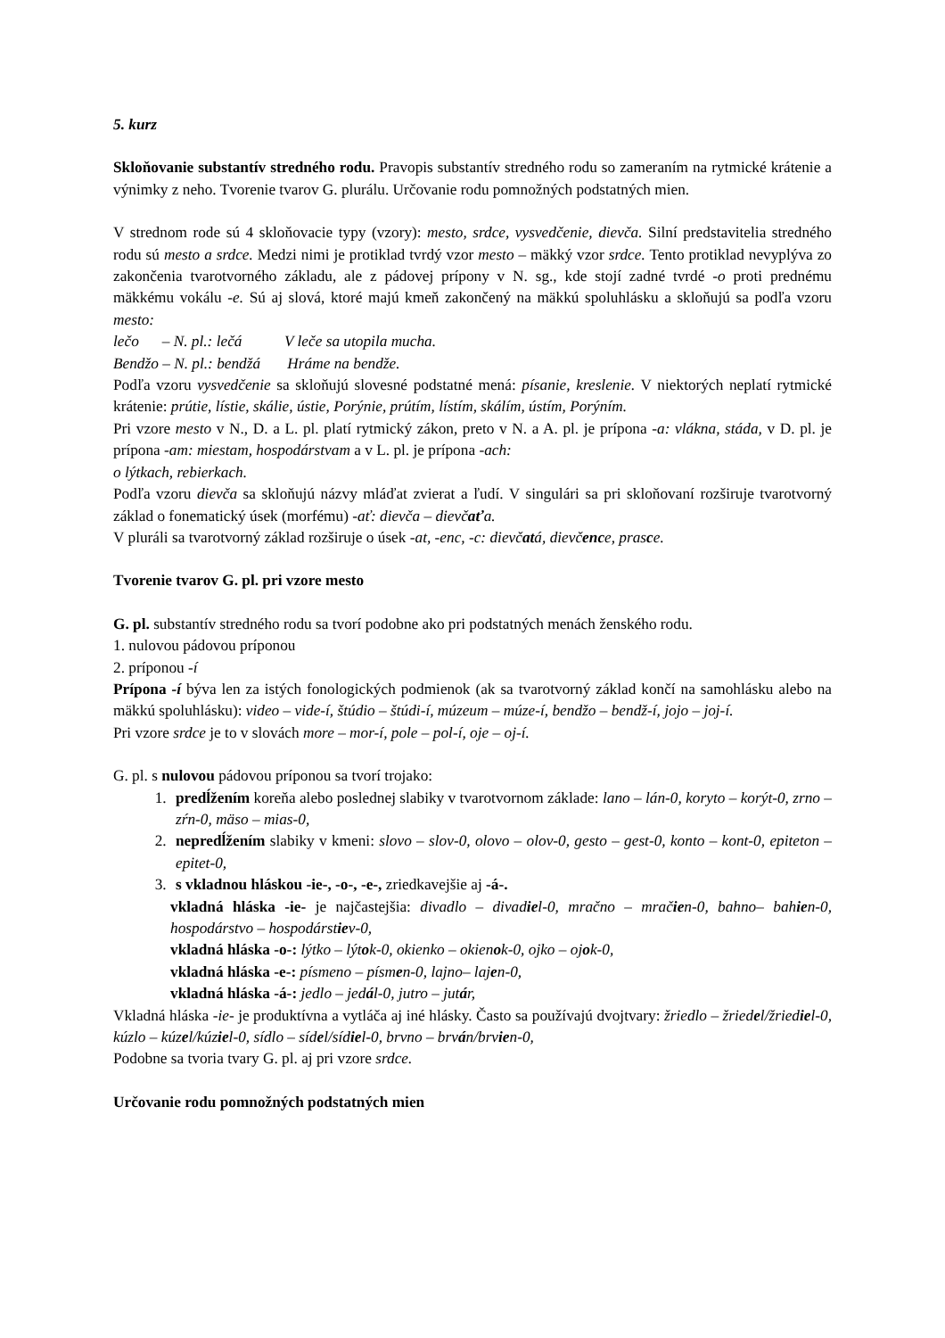5. kurz
Skloňovanie substantív stredného rodu. Pravopis substantív stredného rodu so zameraním na rytmické krátenie a výnimky z neho. Tvorenie tvarov G. plurálu. Určovanie rodu pomnožných podstatných mien.
V strednom rode sú 4 skloňovacie typy (vzory): mesto, srdce, vysvedčenie, dievča. Silní predstavitelia stredného rodu sú mesto a srdce. Medzi nimi je protiklad tvrdý vzor mesto – mäkký vzor srdce. Tento protiklad nevyplýva zo zakončenia tvarotvorného základu, ale z pádovej prípony v N. sg., kde stojí zadné tvrdé -o proti prednému mäkkému vokálu -e. Sú aj slová, ktoré majú kmeň zakončený na mäkkú spoluhlásku a skloňujú sa podľa vzoru mesto:
lečo – N. pl.: lečá V leče sa utopila mucha.
Bendžo – N. pl.: bendžá Hráme na bendže.
Podľa vzoru vysvedčenie sa skloňujú slovesné podstatné mená: písanie, kreslenie. V niektorých neplatí rytmické krátenie: prútie, lístie, skálie, ústie, Porýnie, prútím, lístím, skálím, ústím, Porýním.
Pri vzore mesto v N., D. a L. pl. platí rytmický zákon, preto v N. a A. pl. je prípona -a: vlákna, stáda, v D. pl. je prípona -am: miestam, hospodárstvam a v L. pl. je prípona -ach:
o lýtkach, rebierkach.
Podľa vzoru dievča sa skloňujú názvy mláďat zvierat a ľudí. V singulári sa pri skloňovaní rozširuje tvarotvorný základ o fonematický úsek (morfému) -ať: dievča – dievčaťa.
V pluráli sa tvarotvorný základ rozširuje o úsek -at, -enc, -c: dievčatá, dievčence, prasce.
Tvorenie tvarov G. pl. pri vzore mesto
G. pl. substantív stredného rodu sa tvorí podobne ako pri podstatných menách ženského rodu.
1. nulovou pádovou príponou
2. príponou -í
Prípona -í býva len za istých fonologických podmienok (ak sa tvarotvorný základ končí na samohlásku alebo na mäkkú spoluhlásku): video – vide-í, štúdio – štúdi-í, múzeum – múze-í, bendžo – bendž-í, jojo – joj-í.
Pri vzore srdce je to v slovách more – mor-í, pole – pol-í, oje – oj-í.
G. pl. s nulovou pádovou príponou sa tvorí trojako:
1. predĺžením koreňa alebo poslednej slabiky v tvarotvornom základe: lano – lán-0, koryto – korýt-0, zrno – zŕn-0, mäso – mias-0,
2. nepredĺžením slabiky v kmeni: slovo – slov-0, olovo – olov-0, gesto – gest-0, konto – kont-0, epiteton – epitet-0,
3. s vkladnou hláskou -ie-, -o-, -e-, zriedkavejšie aj -á-.
vkladná hláska -ie- je najčastejšia: divadlo – divadiel-0, mračno – mračien-0, bahno– bahien-0, hospodárstvo – hospodárstiev-0,
vkladná hláska -o-: lýtko – lýtok-0, okienko – okienok-0, ojko – ojok-0,
vkladná hláska -e-: písmeno – písmen-0, lajno– lajen-0,
vkladná hláska -á-: jedlo – jedál-0, jutro – jutár,
Vkladná hláska -ie- je produktívna a vytláča aj iné hlásky. Často sa používajú dvojtvary: žriedlo – žriedel/žriediel-0, kúzlo – kúzel/kúziel-0, sídlo – sídel/sídiel-0, brvno – brván/brvien-0,
Podobne sa tvoria tvary G. pl. aj pri vzore srdce.
Určovanie rodu pomnožných podstatných mien